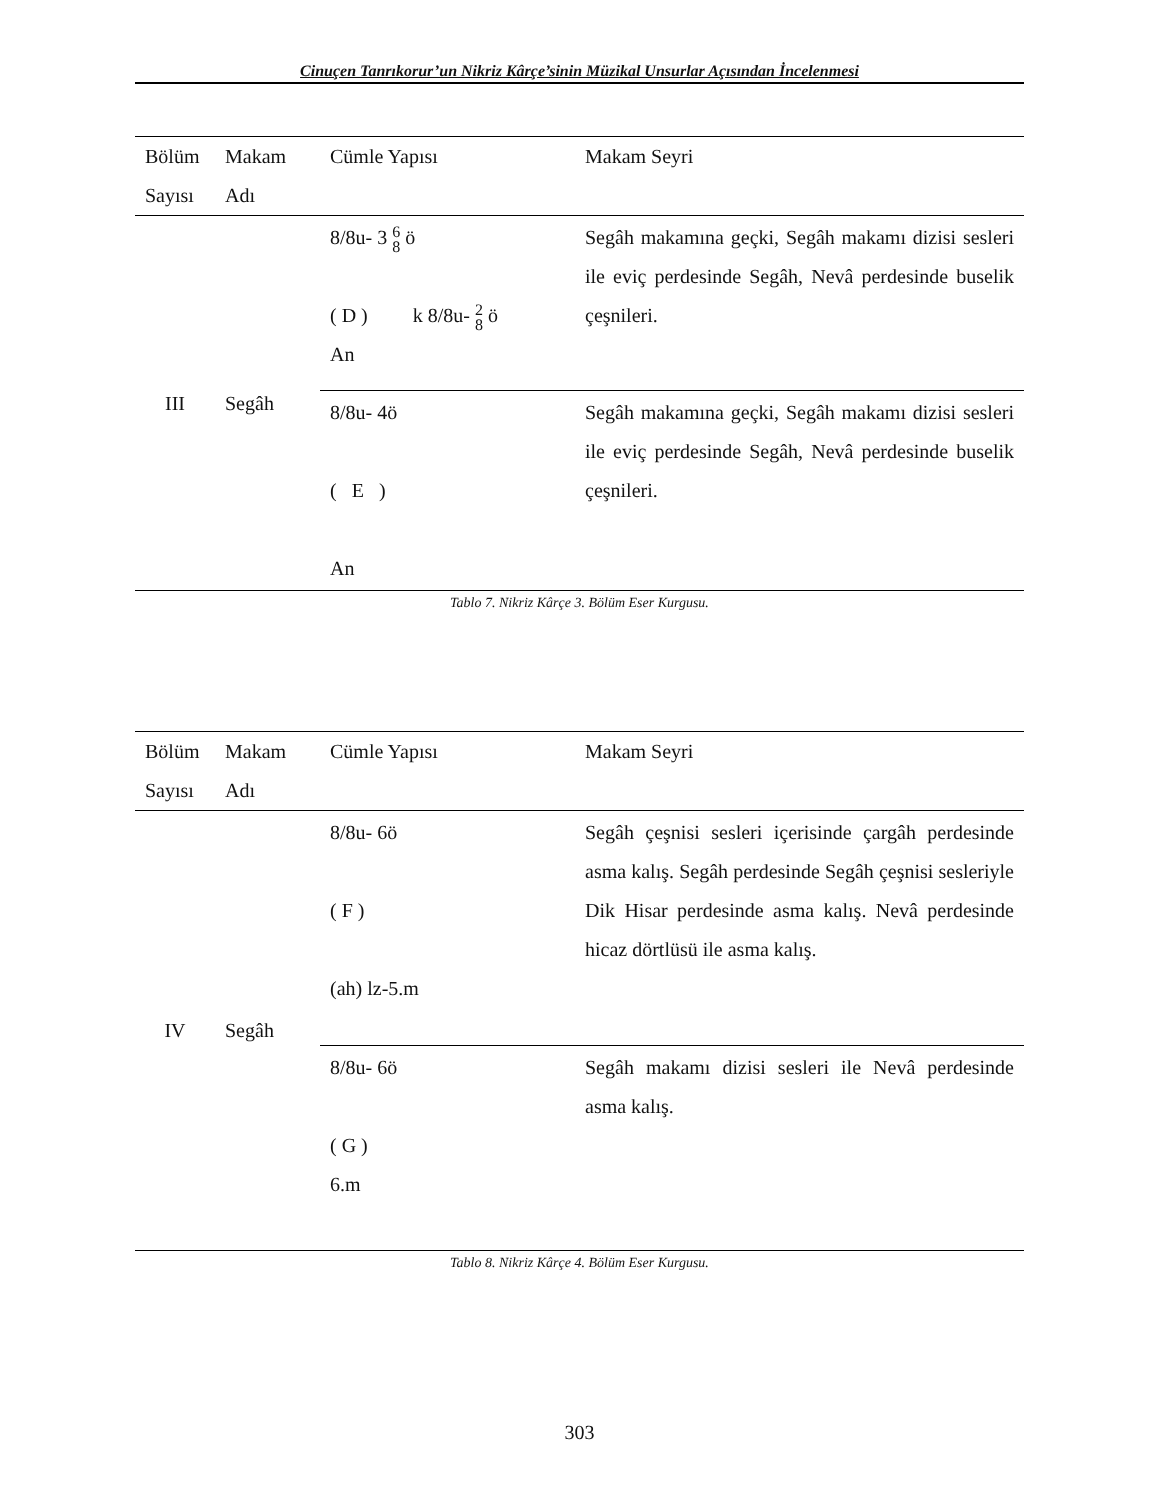Cinuçen Tanrıkorur’un Nikriz Kârçe’sinin Müzikal Unsurlar Açısından İncelenmesi
| Bölüm Sayısı | Makam Adı | Cümle Yapısı | Makam Seyri |
| --- | --- | --- | --- |
| III | Segâh | 8/8u- 3 6 8 ö ( D ) k 8/8u- 2 8 ö An | Segâh makamına geçki, Segâh makamı dizisi sesleri ile eviç perdesinde Segâh, Nevâ perdesinde buselik çeşnileri. |
| | | 8/8u- 4ö ( E ) An | Segâh makamına geçki, Segâh makamı dizisi sesleri ile eviç perdesinde Segâh, Nevâ perdesinde buselik çeşnileri. |
Tablo 7. Nikriz Kârçe 3. Bölüm Eser Kurgusu.
| Bölüm Sayısı | Makam Adı | Cümle Yapısı | Makam Seyri |
| --- | --- | --- | --- |
| IV | Segâh | 8/8u- 6ö ( F ) (ah) lz-5.m | Segâh çeşnisi sesleri içerisinde çargâh perdesinde asma kalış. Segâh perdesinde Segâh çeşnisi sesleriyle Dik Hisar perdesinde asma kalış. Nevâ perdesinde hicaz dörtlüsü ile asma kalış. |
| | | 8/8u- 6ö ( G ) 6.m | Segâh makamı dizisi sesleri ile Nevâ perdesinde asma kalış. |
Tablo 8. Nikriz Kârçe 4. Bölüm Eser Kurgusu.
303